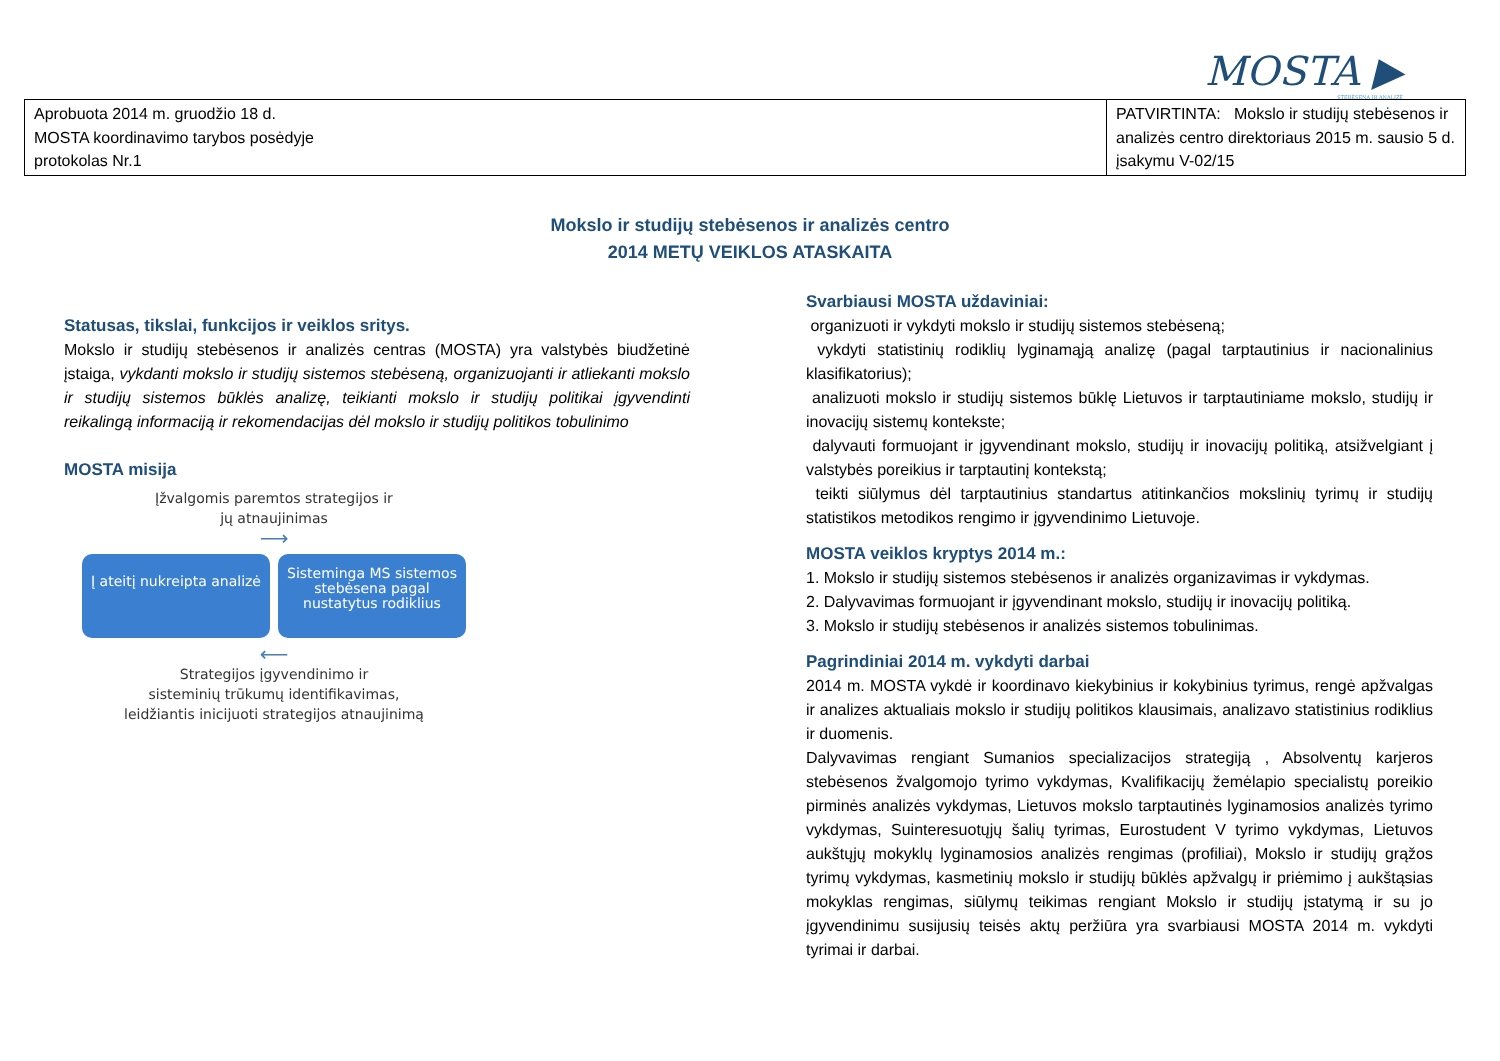MOSTA ▶
STEBĖSENA IR ANALIZĖ
| Aprobuota 2014 m. gruodžio 18 d. MOSTA koordinavimo tarybos posėdyje protokolas Nr.1 | PATVIRTINTA: Mokslo ir studijų stebėsenos ir analizės centro direktoriaus 2015 m. sausio 5 d. įsakymu V-02/15 |
Mokslo ir studijų stebėsenos ir analizės centro
2014 METŲ VEIKLOS ATASKAITA
Statusas, tikslai, funkcijos ir veiklos sritys.
Mokslo ir studijų stebėsenos ir analizės centras (MOSTA) yra valstybės biudžetinė įstaiga, vykdanti mokslo ir studijų sistemos stebėseną, organizuojanti ir atliekanti mokslo ir studijų sistemos būklės analizę, teikianti mokslo ir studijų politikai įgyvendinti reikalingą informaciją ir rekomendacijas dėl mokslo ir studijų politikos tobulinimo
MOSTA misija
Įžvalgomis paremtos strategijos ir
jų atnaujinimas
⟶
Į ateitį nukreipta analizė
Sisteminga MS sistemos stebėsena pagal nustatytus rodiklius
⟵
Strategijos įgyvendinimo ir
sisteminių trūkumų identifikavimas,
leidžiantis inicijuoti strategijos atnaujinimą
Svarbiausi MOSTA uždaviniai:
organizuoti ir vykdyti mokslo ir studijų sistemos stebėseną;
vykdyti statistinių rodiklių lyginamąją analizę (pagal tarptautinius ir nacionalinius klasifikatorius);
analizuoti mokslo ir studijų sistemos būklę Lietuvos ir tarptautiniame mokslo, studijų ir inovacijų sistemų kontekste;
dalyvauti formuojant ir įgyvendinant mokslo, studijų ir inovacijų politiką, atsižvelgiant į valstybės poreikius ir tarptautinį kontekstą;
teikti siūlymus dėl tarptautinius standartus atitinkančios mokslinių tyrimų ir studijų statistikos metodikos rengimo ir įgyvendinimo Lietuvoje.
MOSTA veiklos kryptys 2014 m.:
1. Mokslo ir studijų sistemos stebėsenos ir analizės organizavimas ir vykdymas.
2. Dalyvavimas formuojant ir įgyvendinant mokslo, studijų ir inovacijų politiką.
3. Mokslo ir studijų stebėsenos ir analizės sistemos tobulinimas.
Pagrindiniai 2014 m. vykdyti darbai
2014 m. MOSTA vykdė ir koordinavo kiekybinius ir kokybinius tyrimus, rengė apžvalgas ir analizes aktualiais mokslo ir studijų politikos klausimais, analizavo statistinius rodiklius ir duomenis.
Dalyvavimas rengiant Sumanios specializacijos strategiją , Absolventų karjeros stebėsenos žvalgomojo tyrimo vykdymas, Kvalifikacijų žemėlapio specialistų poreikio pirminės analizės vykdymas, Lietuvos mokslo tarptautinės lyginamosios analizės tyrimo vykdymas, Suinteresuotųjų šalių tyrimas, Eurostudent V tyrimo vykdymas, Lietuvos aukštųjų mokyklų lyginamosios analizės rengimas (profiliai), Mokslo ir studijų grąžos tyrimų vykdymas, kasmetinių mokslo ir studijų būklės apžvalgų ir priėmimo į aukštąsias mokyklas rengimas, siūlymų teikimas rengiant Mokslo ir studijų įstatymą ir su jo įgyvendinimu susijusių teisės aktų peržiūra yra svarbiausi MOSTA 2014 m. vykdyti tyrimai ir darbai.